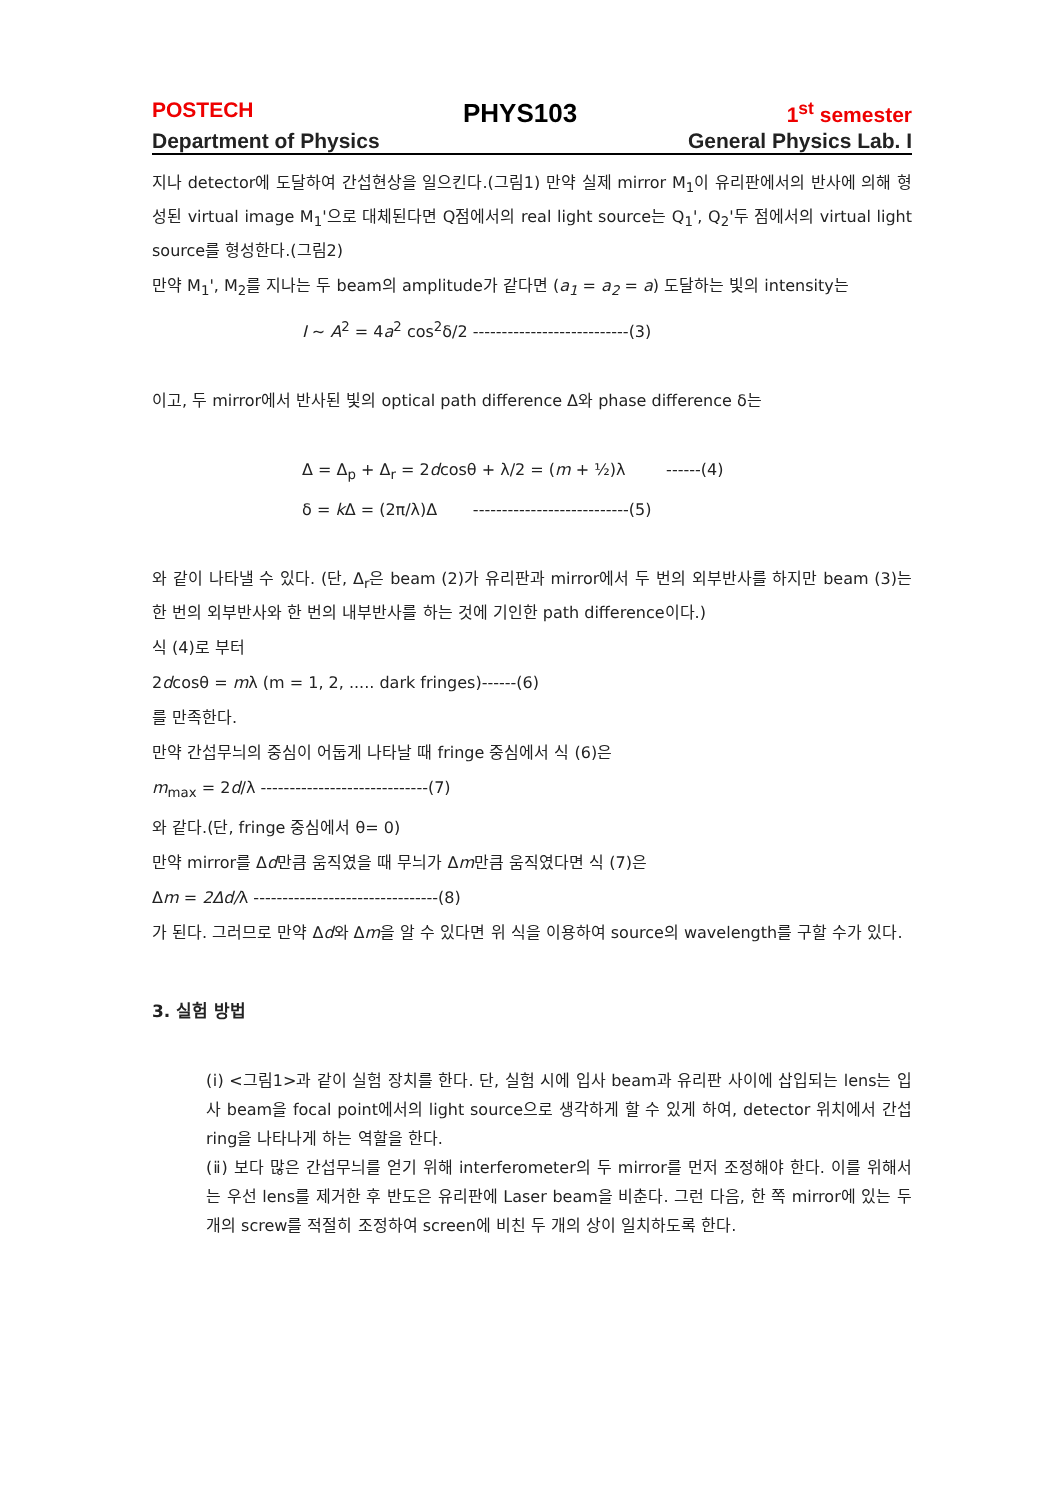POSTECH PHYS103 1<sup>st</sup> semester
Department of Physics General Physics Lab. I
지나 detector에 도달하여 간섭현상을 일으킨다.(그림1) 만약 실제 mirror M<sub>1</sub>이 유리판에서의 반사에 의해 형성된 virtual image M<sub>1</sub>'으로 대체된다면 Q점에서의 real light source는 Q<sub>1</sub>', Q<sub>2</sub>'두 점에서의 virtual light source를 형성한다.(그림2)
만약 M<sub>1</sub>', M<sub>2</sub>를 지나는 두 beam의 amplitude가 같다면 (a<sub>1</sub> = a<sub>2</sub> = a) 도달하는 빛의 intensity는
I ~ A<sup>2</sup> = 4a<sup>2</sup> cos<sup>2</sup>δ/2 ---------------------------(3)
이고, 두 mirror에서 반사된 빛의 optical path difference Δ와 phase difference δ는
Δ = Δ<sub>p</sub> + Δ<sub>r</sub> = 2dcosθ + λ/2 = (m + ½)λ ------(4)
δ = k Δ = (2π/λ)Δ ---------------------------(5)
와 같이 나타낼 수 있다. (단, Δ<sub>r</sub>은 beam (2)가 유리판과 mirror에서 두 번의 외부반사를 하지만 beam (3)는 한 번의 외부반사와 한 번의 내부반사를 하는 것에 기인한 path difference이다.)
식 (4)로 부터
2dcosθ = mλ (m = 1, 2, ..... dark fringes)------(6)
를 만족한다.
만약 간섭무늬의 중심이 어둡게 나타날 때 fringe 중심에서 식 (6)은
m<sub>max</sub> = 2d/λ -----------------------------(7)
와 같다.(단, fringe 중심에서 θ= 0)
만약 mirror를 Δd만큼 움직였을 때 무늬가 Δm만큼 움직였다면 식 (7)은
Δm = 2Δd/λ --------------------------------(8)
가 된다. 그러므로 만약 Δd와 Δm을 알 수 있다면 위 식을 이용하여 source의 wavelength를 구할 수가 있다.
3. 실험 방법
(ⅰ) <그림1>과 같이 실험 장치를 한다. 단, 실험 시에 입사 beam과 유리판 사이에 삽입되는 lens는 입사 beam을 focal point에서의 light source으로 생각하게 할 수 있게 하여, detector 위치에서 간섭 ring을 나타나게 하는 역할을 한다.
(ⅱ) 보다 많은 간섭무늬를 얻기 위해 interferometer의 두 mirror를 먼저 조정해야 한다. 이를 위해서는 우선 lens를 제거한 후 반도은 유리판에 Laser beam을 비춘다. 그런 다음, 한 쪽 mirror에 있는 두 개의 screw를 적절히 조정하여 screen에 비친 두 개의 상이 일치하도록 한다.